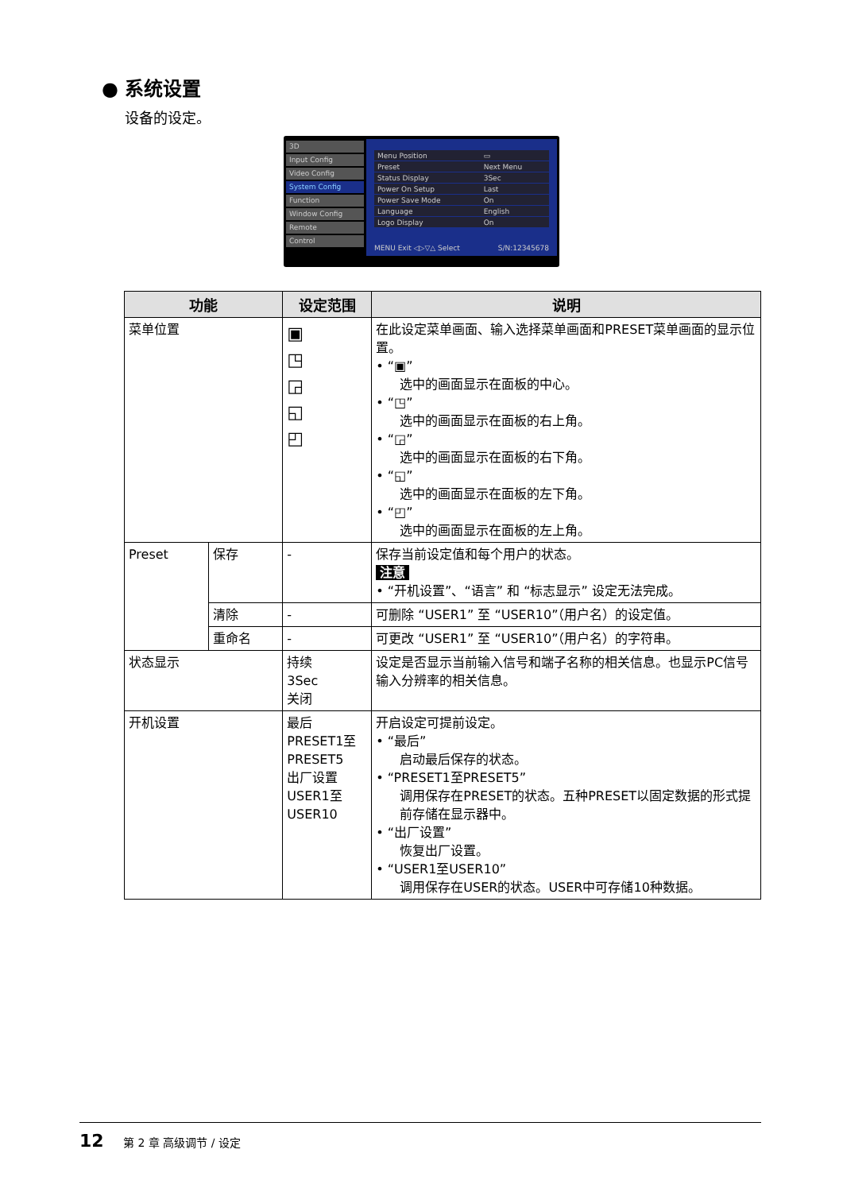● 系统设置
设备的设定。
3D
Input Config
Video Config
System Config
Function
Window Config
Remote
Control
| Menu Position | ▭ |
| Preset | Next Menu |
| Status Display | 3Sec |
| Power On Setup | Last |
| Power Save Mode | On |
| Language | English |
| Logo Display | On |
MENU Exit ◁▷▽△ Select S/N:12345678
| 功能 | | 设定范围 | 说明 |
| --- | --- | --- | --- |
| 菜单位置 | | ▣ ◳ ◲ ◱ ◰ | 在此设定菜单画面、输入选择菜单画面和PRESET菜单画面的显示位置。 • “▣” 选中的画面显示在面板的中心。 • “◳” 选中的画面显示在面板的右上角。 • “◲” 选中的画面显示在面板的右下角。 • “◱” 选中的画面显示在面板的左下角。 • “◰” 选中的画面显示在面板的左上角。 |
| Preset | 保存 | - | 保存当前设定值和每个用户的状态。 注意 • “开机设置”、“语言” 和 “标志显示” 设定无法完成。 |
| | 清除 | - | 可删除 “USER1” 至 “USER10”（用户名）的设定值。 |
| | 重命名 | - | 可更改 “USER1” 至 “USER10”（用户名）的字符串。 |
| 状态显示 | | 持续 3Sec 关闭 | 设定是否显示当前输入信号和端子名称的相关信息。也显示PC信号输入分辨率的相关信息。 |
| 开机设置 | | 最后 PRESET1至PRESET5 出厂设置 USER1至USER10 | 开启设定可提前设定。 • “最后” 启动最后保存的状态。 • “PRESET1至PRESET5” 调用保存在PRESET的状态。五种PRESET以固定数据的形式提前存储在显示器中。 • “出厂设置” 恢复出厂设置。 • “USER1至USER10” 调用保存在USER的状态。USER中可存储10种数据。 |
12 第 2 章 高级调节 / 设定